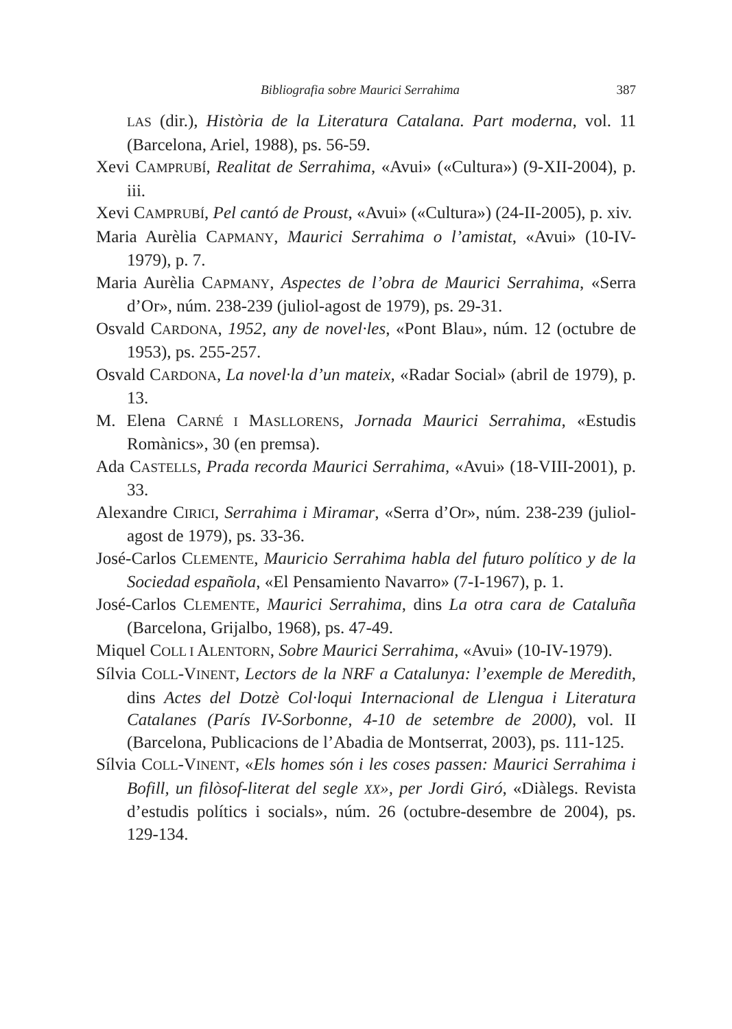Bibliografia sobre Maurici Serrahima 387
LAS (dir.), Història de la Literatura Catalana. Part moderna, vol. 11 (Barcelona, Ariel, 1988), ps. 56-59.
Xevi CAMPRUBÍ, Realitat de Serrahima, «Avui» («Cultura») (9-XII-2004), p. iii.
Xevi CAMPRUBÍ, Pel cantó de Proust, «Avui» («Cultura») (24-II-2005), p. xiv.
Maria Aurèlia CAPMANY, Maurici Serrahima o l’amistat, «Avui» (10-IV-1979), p. 7.
Maria Aurèlia CAPMANY, Aspectes de l’obra de Maurici Serrahima, «Serra d’Or», núm. 238-239 (juliol-agost de 1979), ps. 29-31.
Osvald CARDONA, 1952, any de novel·les, «Pont Blau», núm. 12 (octubre de 1953), ps. 255-257.
Osvald CARDONA, La novel·la d’un mateix, «Radar Social» (abril de 1979), p. 13.
M. Elena CARNÉ I MASLLORENS, Jornada Maurici Serrahima, «Estudis Romànics», 30 (en premsa).
Ada CASTELLS, Prada recorda Maurici Serrahima, «Avui» (18-VIII-2001), p. 33.
Alexandre CIRICI, Serrahima i Miramar, «Serra d’Or», núm. 238-239 (juliol-agost de 1979), ps. 33-36.
José-Carlos CLEMENTE, Mauricio Serrahima habla del futuro político y de la Sociedad española, «El Pensamiento Navarro» (7-I-1967), p. 1.
José-Carlos CLEMENTE, Maurici Serrahima, dins La otra cara de Cataluña (Barcelona, Grijalbo, 1968), ps. 47-49.
Miquel COLL I ALENTORN, Sobre Maurici Serrahima, «Avui» (10-IV-1979).
Sílvia COLL-VINENT, Lectors de la NRF a Catalunya: l’exemple de Meredith, dins Actes del Dotzè Col·loqui Internacional de Llengua i Literatura Catalanes (París IV-Sorbonne, 4-10 de setembre de 2000), vol. II (Barcelona, Publicacions de l’Abadia de Montserrat, 2003), ps. 111-125.
Sílvia COLL-VINENT, «Els homes són i les coses passen: Maurici Serrahima i Bofill, un filòsof-literat del segle XX», per Jordi Giró, «Diàlegs. Revista d’estudis polítics i socials», núm. 26 (octubre-desembre de 2004), ps. 129-134.